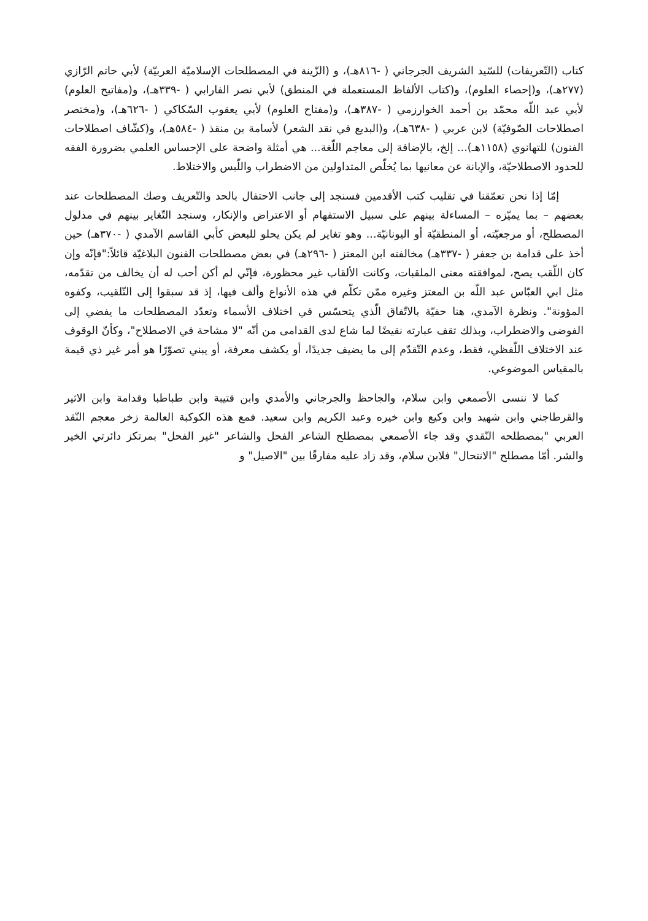كتاب (التّعريفات) للسّيد الشريف الجرجاني ( -٨١٦هـ)، و (الزّينة في المصطلحات الإسلاميّة العربيّة) لأبي حاتم الرّازي (٢٧٧هـ)، و(إحصاء العلوم)، و(كتاب الألفاظ المستعملة في المنطق) لأبي نصر الفارابي ( -٣٣٩هـ)، و(مفاتيح العلوم) لأبي عبد اللّه محمّد بن أحمد الخوارزمي ( -٣٨٧هـ)، و(مفتاح العلوم) لأبي يعقوب السّكاكي ( -٦٢٦هـ)، و(مختصر اصطلاحات الصّوفيّة) لابن عربي ( -٦٣٨هـ)، و(البديع في نقد الشعر) لأسامة بن منقذ ( -٥٨٤هـ)، و(كشّاف اصطلاحات الفنون) للتهانوي (١١٥٨هـ)... إلخ، بالإضافة إلى معاجم اللّغة... هي أمثلة واضحة على الإحساس العلمي بضرورة الفقه للحدود الاصطلاحيّة، والإبانة عن معانيها بما يُخلّص المتداولين من الاضطراب واللّبس والاختلاط.
إمّا إذا نحن تعمّقنا في تقليب كتب الأقدمين فسنجد إلى جانب الاحتفال بالحد والتّعريف وصك المصطلحات عند بعضهم – بما يميّزه – المساءلة بينهم على سبيل الاستفهام أو الاعتراض والإنكار، وسنجد التّغاير بينهم في مدلول المصطلح، أو مرجعيّته، أو المنطقيّة أو اليونانيّة... وهو تغاير لم يكن يحلو للبعض كأبي القاسم الآمدي ( -٣٧٠هـ) حين أخذ على قدامة بن جعفر ( -٣٣٧هـ) مخالفته ابن المعتز ( -٢٩٦هـ) في بعض مصطلحات الفنون البلاغيّة قائلاً:"فإنّه وإن كان اللّقب يصح، لموافقته معنى الملقبات، وكانت الألقاب غير محظورة، فإنّي لم أكن أحب له أن يخالف من تقدّمه، مثل ابي العبّاس عبد اللّه بن المعتز وغيره ممّن تكلّم في هذه الأنواع وألف فيها، إذ قد سبقوا إلى التّلقيب، وكفوه المؤونة". ونظرة الآمدي، هنا حفيّة بالاتّفاق الّذي يتحسّس في اختلاف الأسماء وتعدّد المصطلحات ما يفضي إلى الفوضى والاضطراب، وبذلك تقف عبارته نقيضًا لما شاع لدى القدامى من أنّه "لا مشاحة في الاصطلاح"، وكأنّ الوقوف عند الاختلاف اللّفظي، فقط، وعدم التّقدّم إلى ما يضيف جديدًا، أو يكشف معرفة، أو يبني تصوّرًا هو أمر غير ذي قيمة بالمقياس الموضوعي.
كما لا ننسى الأصمعي وابن سلام، والجاحظ والجرجاني والأمدي وابن قتيبة وابن طباطبا وقدامة وابن الاثير والقرطاجني وابن شهيد وابن وكيع وابن خيره وعبد الكريم وابن سعيد. فمع هذه الكوكبة العالمة زخر معجم النّقد العربي "بمصطلحه النّقدي وقد جاء الأصمعي بمصطلح الشاعر الفحل والشاعر "غير الفحل" بمرتكز دائرتي الخير والشر. أمّا مصطلح "الانتحال" فلابن سلام، وقد زاد عليه مفارقًا بين "الاصيل" و